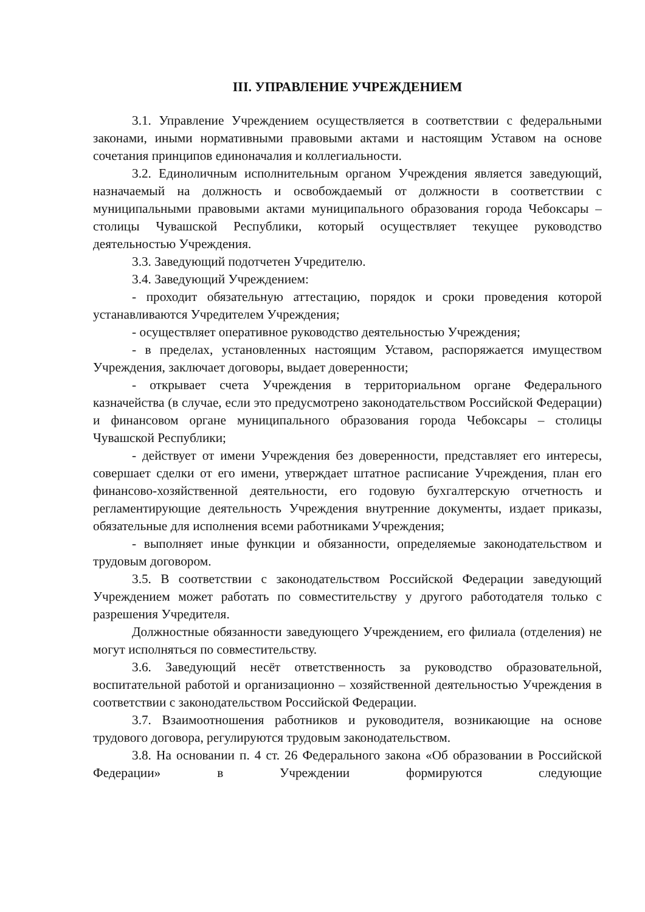III. УПРАВЛЕНИЕ УЧРЕЖДЕНИЕМ
3.1. Управление Учреждением осуществляется в соответствии с федеральными законами, иными нормативными правовыми актами и настоящим Уставом на основе сочетания принципов единоначалия и коллегиальности.
3.2. Единоличным исполнительным органом Учреждения является заведующий, назначаемый на должность и освобождаемый от должности в соответствии с муниципальными правовыми актами муниципального образования города Чебоксары – столицы Чувашской Республики, который осуществляет текущее руководство деятельностью Учреждения.
3.3. Заведующий подотчетен Учредителю.
3.4. Заведующий Учреждением:
- проходит обязательную аттестацию, порядок и сроки проведения которой устанавливаются Учредителем Учреждения;
- осуществляет оперативное руководство деятельностью Учреждения;
- в пределах, установленных настоящим Уставом, распоряжается имуществом Учреждения, заключает договоры, выдает доверенности;
- открывает счета Учреждения в территориальном органе Федерального казначейства (в случае, если это предусмотрено законодательством Российской Федерации) и финансовом органе муниципального образования города Чебоксары – столицы Чувашской Республики;
- действует от имени Учреждения без доверенности, представляет его интересы, совершает сделки от его имени, утверждает штатное расписание Учреждения, план его финансово-хозяйственной деятельности, его годовую бухгалтерскую отчетность и регламентирующие деятельность Учреждения внутренние документы, издает приказы, обязательные для исполнения всеми работниками Учреждения;
- выполняет иные функции и обязанности, определяемые законодательством и трудовым договором.
3.5. В соответствии с законодательством Российской Федерации заведующий Учреждением может работать по совместительству у другого работодателя только с разрешения Учредителя.
Должностные обязанности заведующего Учреждением, его филиала (отделения) не могут исполняться по совместительству.
3.6. Заведующий несёт ответственность за руководство образовательной, воспитательной работой и организационно – хозяйственной деятельностью Учреждения в соответствии с законодательством Российской Федерации.
3.7. Взаимоотношения работников и руководителя, возникающие на основе трудового договора, регулируются трудовым законодательством.
3.8. На основании п. 4 ст. 26 Федерального закона «Об образовании в Российской Федерации» в Учреждении формируются следующие